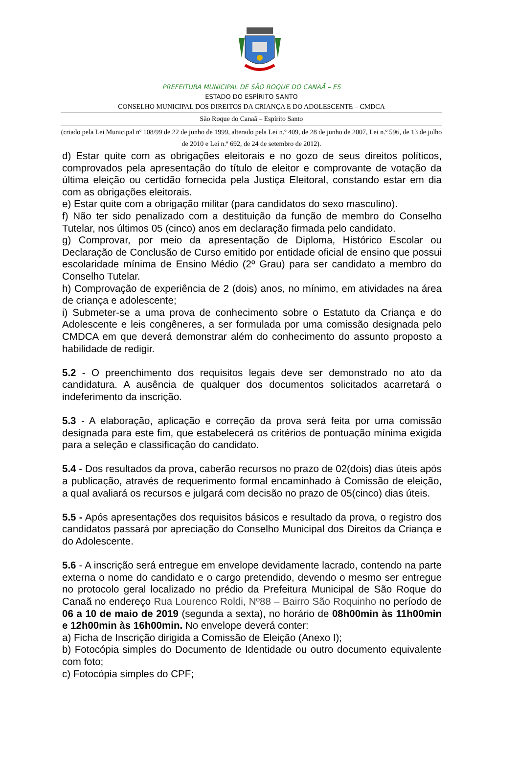PREFEITURA MUNICIPAL DE SÃO ROQUE DO CANAÃ – ES
ESTADO DO ESPÍRITO SANTO
CONSELHO MUNICIPAL DOS DIREITOS DA CRIANÇA E DO ADOLESCENTE – CMDCA
São Roque do Canaã – Espírito Santo
(criado pela Lei Municipal nº 108/99 de 22 de junho de 1999, alterado pela Lei n.º 409, de 28 de junho de 2007, Lei n.º 596, de 13 de julho de 2010 e Lei n.º 692, de 24 de setembro de 2012).
d) Estar quite com as obrigações eleitorais e no gozo de seus direitos políticos, comprovados pela apresentação do título de eleitor e comprovante de votação da última eleição ou certidão fornecida pela Justiça Eleitoral, constando estar em dia com as obrigações eleitorais.
e) Estar quite com a obrigação militar (para candidatos do sexo masculino).
f) Não ter sido penalizado com a destituição da função de membro do Conselho Tutelar, nos últimos 05 (cinco) anos em declaração firmada pelo candidato.
g) Comprovar, por meio da apresentação de Diploma, Histórico Escolar ou Declaração de Conclusão de Curso emitido por entidade oficial de ensino que possui escolaridade mínima de Ensino Médio (2º Grau) para ser candidato a membro do Conselho Tutelar.
h) Comprovação de experiência de 2 (dois) anos, no mínimo, em atividades na área de criança e adolescente;
i) Submeter-se a uma prova de conhecimento sobre o Estatuto da Criança e do Adolescente e leis congêneres, a ser formulada por uma comissão designada pelo CMDCA em que deverá demonstrar além do conhecimento do assunto proposto a habilidade de redigir.
5.2 - O preenchimento dos requisitos legais deve ser demonstrado no ato da candidatura. A ausência de qualquer dos documentos solicitados acarretará o indeferimento da inscrição.
5.3 - A elaboração, aplicação e correção da prova será feita por uma comissão designada para este fim, que estabelecerá os critérios de pontuação mínima exigida para a seleção e classificação do candidato.
5.4 - Dos resultados da prova, caberão recursos no prazo de 02(dois) dias úteis após a publicação, através de requerimento formal encaminhado à Comissão de eleição, a qual avaliará os recursos e julgará com decisão no prazo de 05(cinco) dias úteis.
5.5 - Após apresentações dos requisitos básicos e resultado da prova, o registro dos candidatos passará por apreciação do Conselho Municipal dos Direitos da Criança e do Adolescente.
5.6 - A inscrição será entregue em envelope devidamente lacrado, contendo na parte externa o nome do candidato e o cargo pretendido, devendo o mesmo ser entregue no protocolo geral localizado no prédio da Prefeitura Municipal de São Roque do Canaã no endereço Rua Lourenco Roldi, Nº88 – Bairro São Roquinho no período de 06 a 10 de maio de 2019 (segunda a sexta), no horário de 08h00min às 11h00min e 12h00min às 16h00min. No envelope deverá conter:
a) Ficha de Inscrição dirigida a Comissão de Eleição (Anexo I);
b) Fotocópia simples do Documento de Identidade ou outro documento equivalente com foto;
c) Fotocópia simples do CPF;